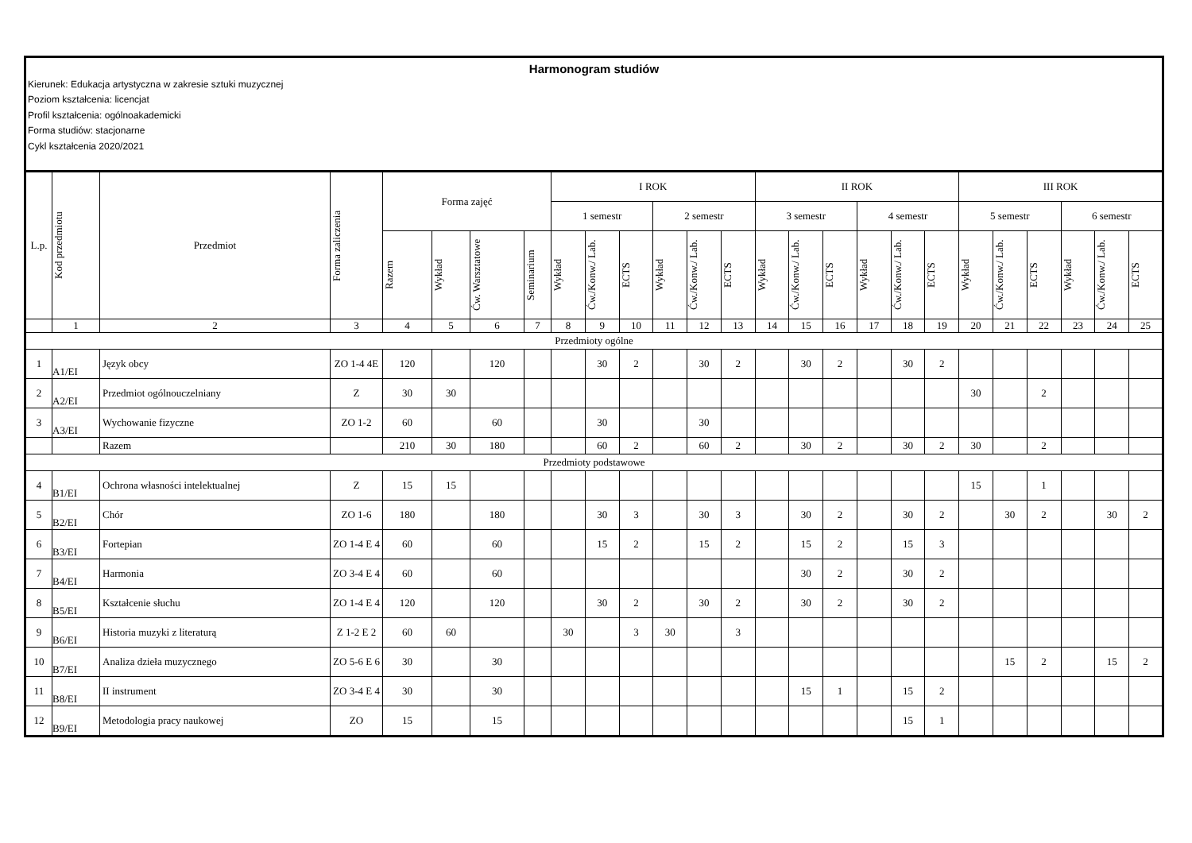Harmonogram studiów
Kierunek: Edukacja artystyczna w zakresie sztuki muzycznej
Poziom kształcenia: licencjat
Profil kształcenia: ogólnoakademicki
Forma studiów: stacjonarne
Cykl kształcenia 2020/2021
| L.p. | Kod przedmiotu | Przedmiot | Forma zaliczenia | Forma zajęć | | | | I ROK | | | | | | II ROK | | | | | | III ROK | | | | | |
| --- | --- | --- | --- | --- | --- | --- | --- | --- | --- | --- | --- | --- | --- | --- | --- | --- | --- | --- | --- | --- | --- | --- | --- | --- | --- |
| | | | | | | | | 1 semestr | | | 2 semestr | | | 3 semestr | | | 4 semestr | | | 5 semestr | | | 6 semestr | | |
| | | | | Razem | Wykład | Ćw. Warsztatowe | Seminarium | Wykład | Ćw./Konw./ Lab. | ECTS | Wykład | Ćw./Konw./ Lab. | ECTS | Wykład | Ćw./Konw./ Lab. | ECTS | Wykład | Ćw./Konw./ Lab. | ECTS | Wykład | Ćw./Konw./ Lab. | ECTS | Wykład | Ćw./Konw./ Lab. | ECTS |
| | 1 | 2 | 3 | 4 | 5 | 6 | 7 | 8 | 9 | 10 | 11 | 12 | 13 | 14 | 15 | 16 | 17 | 18 | 19 | 20 | 21 | 22 | 23 | 24 | 25 |
| Przedmioty ogólne | | | | | | | | | | | | | | | | | | | | | | | | | |
| 1 | A1/EI | Język obcy | ZO 1-4 4E | 120 | | 120 | | | 30 | 2 | | 30 | 2 | | 30 | 2 | | 30 | 2 | | | | | | |
| 2 | A2/EI | Przedmiot ogólnouczelniany | Z | 30 | 30 | | | | | | | | | | | | | | | 30 | | 2 | | | |
| 3 | A3/EI | Wychowanie fizyczne | ZO 1-2 | 60 | | 60 | | | 30 | | | 30 | | | | | | | | | | | | | |
| | | Razem | | 210 | 30 | 180 | | | 60 | 2 | | 60 | 2 | | 30 | 2 | | 30 | 2 | 30 | | 2 | | | |
| Przedmioty podstawowe | | | | | | | | | | | | | | | | | | | | | | | | | |
| 4 | B1/EI | Ochrona własności intelektualnej | Z | 15 | 15 | | | | | | | | | | | | | | | 15 | | 1 | | | |
| 5 | B2/EI | Chór | ZO 1-6 | 180 | | 180 | | | 30 | 3 | | 30 | 3 | | 30 | 2 | | 30 | 2 | | 30 | 2 | | 30 | 2 |
| 6 | B3/EI | Fortepian | ZO 1-4 E 4 | 60 | | 60 | | | 15 | 2 | | 15 | 2 | | 15 | 2 | | 15 | 3 | | | | | | |
| 7 | B4/EI | Harmonia | ZO 3-4 E 4 | 60 | | 60 | | | | | | | | | 30 | 2 | | 30 | 2 | | | | | | |
| 8 | B5/EI | Kształcenie słuchu | ZO 1-4 E 4 | 120 | | 120 | | | 30 | 2 | | 30 | 2 | | 30 | 2 | | 30 | 2 | | | | | | |
| 9 | B6/EI | Historia muzyki z literaturą | Z 1-2 E 2 | 60 | 60 | | | 30 | | 3 | 30 | | 3 | | | | | | | | | | | | |
| 10 | B7/EI | Analiza dzieła muzycznego | ZO 5-6 E 6 | 30 | | 30 | | | | | | | | | | | | | | | 15 | 2 | | 15 | 2 |
| 11 | B8/EI | II instrument | ZO 3-4 E 4 | 30 | | 30 | | | | | | | | | 15 | 1 | | 15 | 2 | | | | | | |
| 12 | B9/EI | Metodologia pracy naukowej | ZO | 15 | | 15 | | | | | | | | | | | | 15 | 1 | | | | | | |